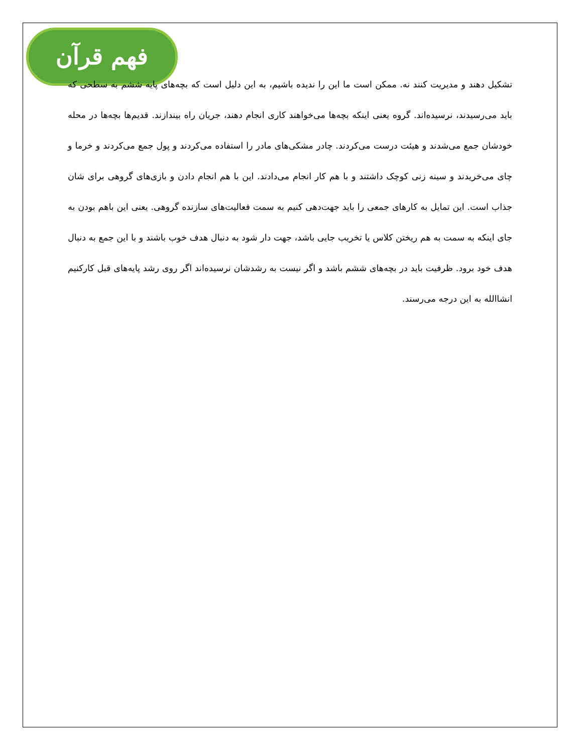فهم قرآن
تشکیل دهند و مدیریت کنند نه. ممکن است ما این را ندیده باشیم، به این دلیل است که بچه‌های پایه ششم به سطحی که باید می‌رسیدند، نرسیده‌اند. گروه یعنی اینکه بچه‌ها می‌خواهند کاری انجام دهند، جریان راه بیندازند. قدیم‌ها بچه‌ها در محله خودشان جمع می‌شدند و هیئت درست می‌کردند. چادر مشکی‌های مادر را استفاده می‌کردند و پول جمع می‌کردند و خرما و چای می‌خریدند و سینه زنی کوچک داشتند و با هم کار انجام می‌دادند. این با هم انجام دادن و بازی‌های گروهی برای شان جذاب است. این تمایل به کارهای جمعی را باید جهت‌دهی کنیم به سمت فعالیت‌های سازنده گروهی. یعنی این باهم بودن به جای اینکه به سمت به هم ریختن کلاس یا تخریب جایی باشد، جهت دار شود به دنبال هدف خوب باشند و با این جمع به دنبال هدف خود برود. ظرفیت باید در بچه‌های ششم باشد و اگر نیست به رشدشان نرسیده‌اند اگر روی رشد پایه‌های قبل کارکنیم انشاالله به این درجه می‌رسند.